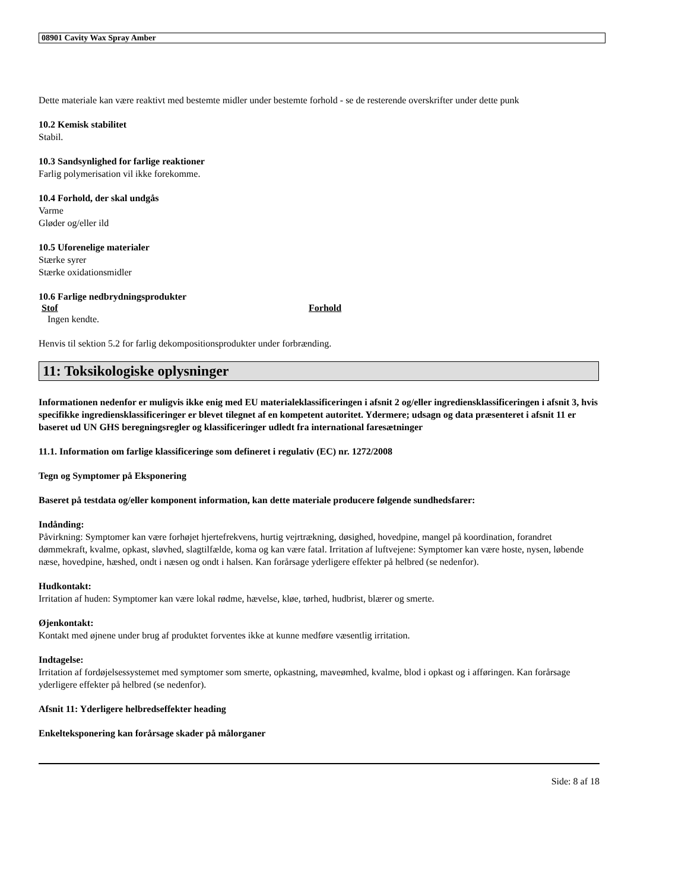08901 Cavity Wax Spray Amber
Dette materiale kan være reaktivt med bestemte midler under bestemte forhold - se de resterende overskrifter under dette punk
10.2 Kemisk stabilitet
Stabil.
10.3 Sandsynlighed for farlige reaktioner
Farlig polymerisation vil ikke forekomme.
10.4 Forhold, der skal undgås
Varme
Gløder og/eller ild
10.5 Uforenelige materialer
Stærke syrer
Stærke oxidationsmidler
10.6 Farlige nedbrydningsprodukter
| Stof | Forhold |
| --- | --- |
| Ingen kendte. | |
Henvis til sektion 5.2 for farlig dekompositionsprodukter under forbrænding.
11: Toksikologiske oplysninger
Informationen nedenfor er muligvis ikke enig med EU materialeklassificeringen i afsnit 2 og/eller ingrediensklassificeringen i afsnit 3, hvis specifikke ingrediensklassificeringer er blevet tilegnet af en kompetent autoritet. Ydermere; udsagn og data præsenteret i afsnit 11 er baseret ud UN GHS beregningsregler og klassificeringer udledt fra international faresætninger
11.1. Information om farlige klassificeringe som defineret i regulativ (EC) nr. 1272/2008
Tegn og Symptomer på Eksponering
Baseret på testdata og/eller komponent information, kan dette materiale producere følgende sundhedsfarer:
Indånding:
Påvirkning: Symptomer kan være forhøjet hjertefrekvens, hurtig vejrtrækning, døsighed, hovedpine, mangel på koordination, forandret dømmekraft, kvalme, opkast, sløvhed, slagtilfælde, koma og kan være fatal. Irritation af luftvejene: Symptomer kan være hoste, nysen, løbende næse, hovedpine, hæshed, ondt i næsen og ondt i halsen. Kan forårsage yderligere effekter på helbred (se nedenfor).
Hudkontakt:
Irritation af huden: Symptomer kan være lokal rødme, hævelse, kløe, tørhed, hudbrist, blærer og smerte.
Øjenkontakt:
Kontakt med øjnene under brug af produktet forventes ikke at kunne medføre væsentlig irritation.
Indtagelse:
Irritation af fordøjelsessystemet med symptomer som smerte, opkastning, maveømhed, kvalme, blod i opkast og i afføringen. Kan forårsage yderligere effekter på helbred (se nedenfor).
Afsnit 11: Yderligere helbredseffekter heading
Enkelteksponering kan forårsage skader på målorganer
Side: 8 af 18